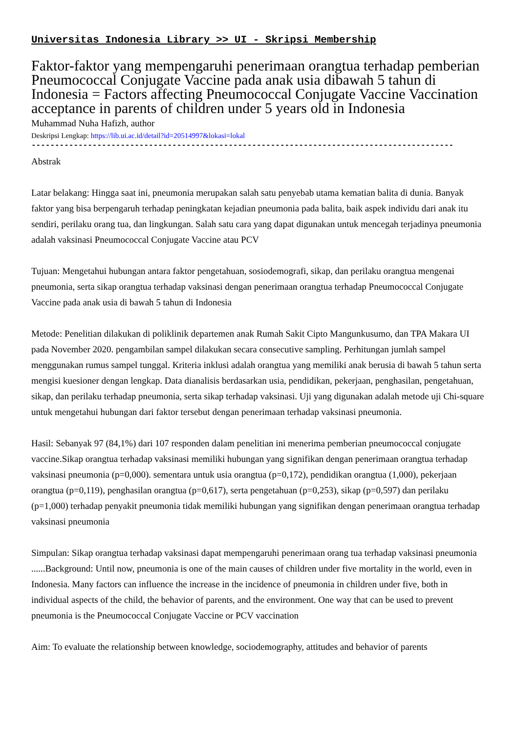Universitas Indonesia Library >> UI - Skripsi Membership
Faktor-faktor yang mempengaruhi penerimaan orangtua terhadap pemberian Pneumococcal Conjugate Vaccine pada anak usia dibawah 5 tahun di Indonesia = Factors affecting Pneumococcal Conjugate Vaccine Vaccination acceptance in parents of children under 5 years old in Indonesia
Muhammad Nuha Hafizh, author
Deskripsi Lengkap: https://lib.ui.ac.id/detail?id=20514997&lokasi=lokal
------------------------------------------------------------------------------------------
Abstrak
Latar belakang: Hingga saat ini, pneumonia merupakan salah satu penyebab utama kematian balita di dunia. Banyak faktor yang bisa berpengaruh terhadap peningkatan kejadian pneumonia pada balita, baik aspek individu dari anak itu sendiri, perilaku orang tua, dan lingkungan. Salah satu cara yang dapat digunakan untuk mencegah terjadinya pneumonia adalah vaksinasi Pneumococcal Conjugate Vaccine atau PCV
Tujuan: Mengetahui hubungan antara faktor pengetahuan, sosiodemografi, sikap, dan perilaku orangtua mengenai pneumonia, serta sikap orangtua terhadap vaksinasi dengan penerimaan orangtua terhadap Pneumococcal Conjugate Vaccine pada anak usia di bawah 5 tahun di Indonesia
Metode: Penelitian dilakukan di poliklinik departemen anak Rumah Sakit Cipto Mangunkusumo, dan TPA Makara UI pada November 2020. pengambilan sampel dilakukan secara consecutive sampling. Perhitungan jumlah sampel menggunakan rumus sampel tunggal. Kriteria inklusi adalah orangtua yang memiliki anak berusia di bawah 5 tahun serta mengisi kuesioner dengan lengkap. Data dianalisis berdasarkan usia, pendidikan, pekerjaan, penghasilan, pengetahuan, sikap, dan perilaku terhadap pneumonia, serta sikap terhadap vaksinasi. Uji yang digunakan adalah metode uji Chi-square untuk mengetahui hubungan dari faktor tersebut dengan penerimaan terhadap vaksinasi pneumonia.
Hasil: Sebanyak 97 (84,1%) dari 107 responden dalam penelitian ini menerima pemberian pneumococcal conjugate vaccine.Sikap orangtua terhadap vaksinasi memiliki hubungan yang signifikan dengan penerimaan orangtua terhadap vaksinasi pneumonia (p=0,000). sementara untuk usia orangtua (p=0,172), pendidikan orangtua (1,000), pekerjaan orangtua (p=0,119), penghasilan orangtua (p=0,617), serta pengetahuan (p=0,253), sikap (p=0,597) dan perilaku (p=1,000) terhadap penyakit pneumonia tidak memiliki hubungan yang signifikan dengan penerimaan orangtua terhadap vaksinasi pneumonia
Simpulan: Sikap orangtua terhadap vaksinasi dapat mempengaruhi penerimaan orang tua terhadap vaksinasi pneumonia
......Background: Until now, pneumonia is one of the main causes of children under five mortality in the world, even in Indonesia. Many factors can influence the increase in the incidence of pneumonia in children under five, both in individual aspects of the child, the behavior of parents, and the environment. One way that can be used to prevent pneumonia is the Pneumococcal Conjugate Vaccine or PCV vaccination
Aim: To evaluate the relationship between knowledge, sociodemography, attitudes and behavior of parents